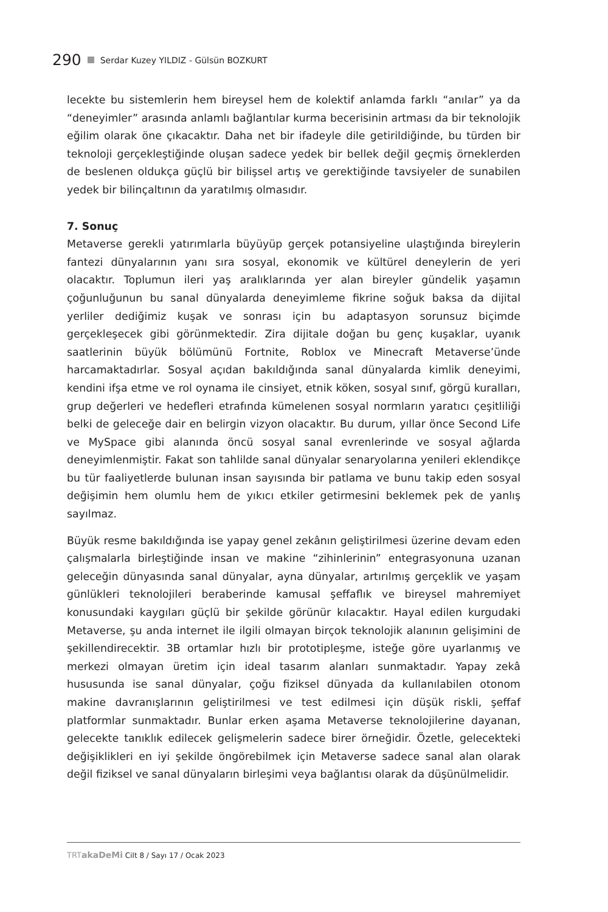290 Serdar Kuzey YILDIZ - Gülsün BOZKURT
lecekte bu sistemlerin hem bireysel hem de kolektif anlamda farklı “anılar” ya da “deneyimler” arasında anlamlı bağlantılar kurma becerisinin artması da bir teknolojik eğilim olarak öne çıkacaktır. Daha net bir ifadeyle dile getirildiğinde, bu türden bir teknoloji gerçekleştiğinde oluşan sadece yedek bir bellek değil geçmiş örneklerden de beslenen oldukça güçlü bir bilişsel artış ve gerektiğinde tavsiyeler de sunabilen yedek bir bilinçaltının da yaratılmış olmasıdır.
7. Sonuç
Metaverse gerekli yatırımlarla büyüyüp gerçek potansiyeline ulaştığında bireylerin fantezi dünyalarının yanı sıra sosyal, ekonomik ve kültürel deneylerin de yeri olacaktır. Toplumun ileri yaş aralıklarında yer alan bireyler gündelik yaşamın çoğunluğunun bu sanal dünyalarda deneyimleme fikrine soğuk baksa da dijital yerliler dediğimiz kuşak ve sonrası için bu adaptasyon sorunsuz biçimde gerçekleşecek gibi görünmektedir. Zira dijitale doğan bu genç kuşaklar, uyanık saatlerinin büyük bölümünü Fortnite, Roblox ve Minecraft Metaverse’ünde harcamaktadırlar. Sosyal açıdan bakıldığında sanal dünyalarda kimlik deneyimi, kendini ifşa etme ve rol oynama ile cinsiyet, etnik köken, sosyal sınıf, görgü kuralları, grup değerleri ve hedefleri etrafında kümelenen sosyal normların yaratıcı çeşitliliği belki de geleceğe dair en belirgin vizyon olacaktır. Bu durum, yıllar önce Second Life ve MySpace gibi alanında öncü sosyal sanal evrenlerinde ve sosyal ağlarda deneyimlenmiştir. Fakat son tahlilde sanal dünyalar senaryolarına yenileri eklendikçe bu tür faaliyetlerde bulunan insan sayısında bir patlama ve bunu takip eden sosyal değişimin hem olumlu hem de yıkıcı etkiler getirmesini beklemek pek de yanlış sayılmaz.
Büyük resme bakıldığında ise yapay genel zekânın geliştirilmesi üzerine devam eden çalışmalarla birleştiğinde insan ve makine “zihinlerinin” entegrasyonuna uzanan geleceğin dünyasında sanal dünyalar, ayna dünyalar, artırılmış gerçeklik ve yaşam günlükleri teknolojileri beraberinde kamusal şeffaflık ve bireysel mahremiyet konusundaki kaygıları güçlü bir şekilde görünür kılacaktır. Hayal edilen kurgudaki Metaverse, şu anda internet ile ilgili olmayan birçok teknolojik alanının gelişimini de şekillendirecektir. 3B ortamlar hızlı bir prototipleşme, isteğe göre uyarlanmış ve merkezi olmayan üretim için ideal tasarım alanları sunmaktadır. Yapay zekâ hususunda ise sanal dünyalar, çoğu fiziksel dünyada da kullanılabilen otonom makine davranışlarının geliştirilmesi ve test edilmesi için düşük riskli, şeffaf platformlar sunmaktadır. Bunlar erken aşama Metaverse teknolojilerine dayanan, gelecekte tanıklık edilecek gelişmelerin sadece birer örneğidir. Özetle, gelecekteki değişiklikleri en iyi şekilde öngörebilmek için Metaverse sadece sanal alan olarak değil fiziksel ve sanal dünyaların birleşimi veya bağlantısı olarak da düşünülmelidir.
TRT akaDeMi Cilt 8 / Sayı 17 / Ocak 2023